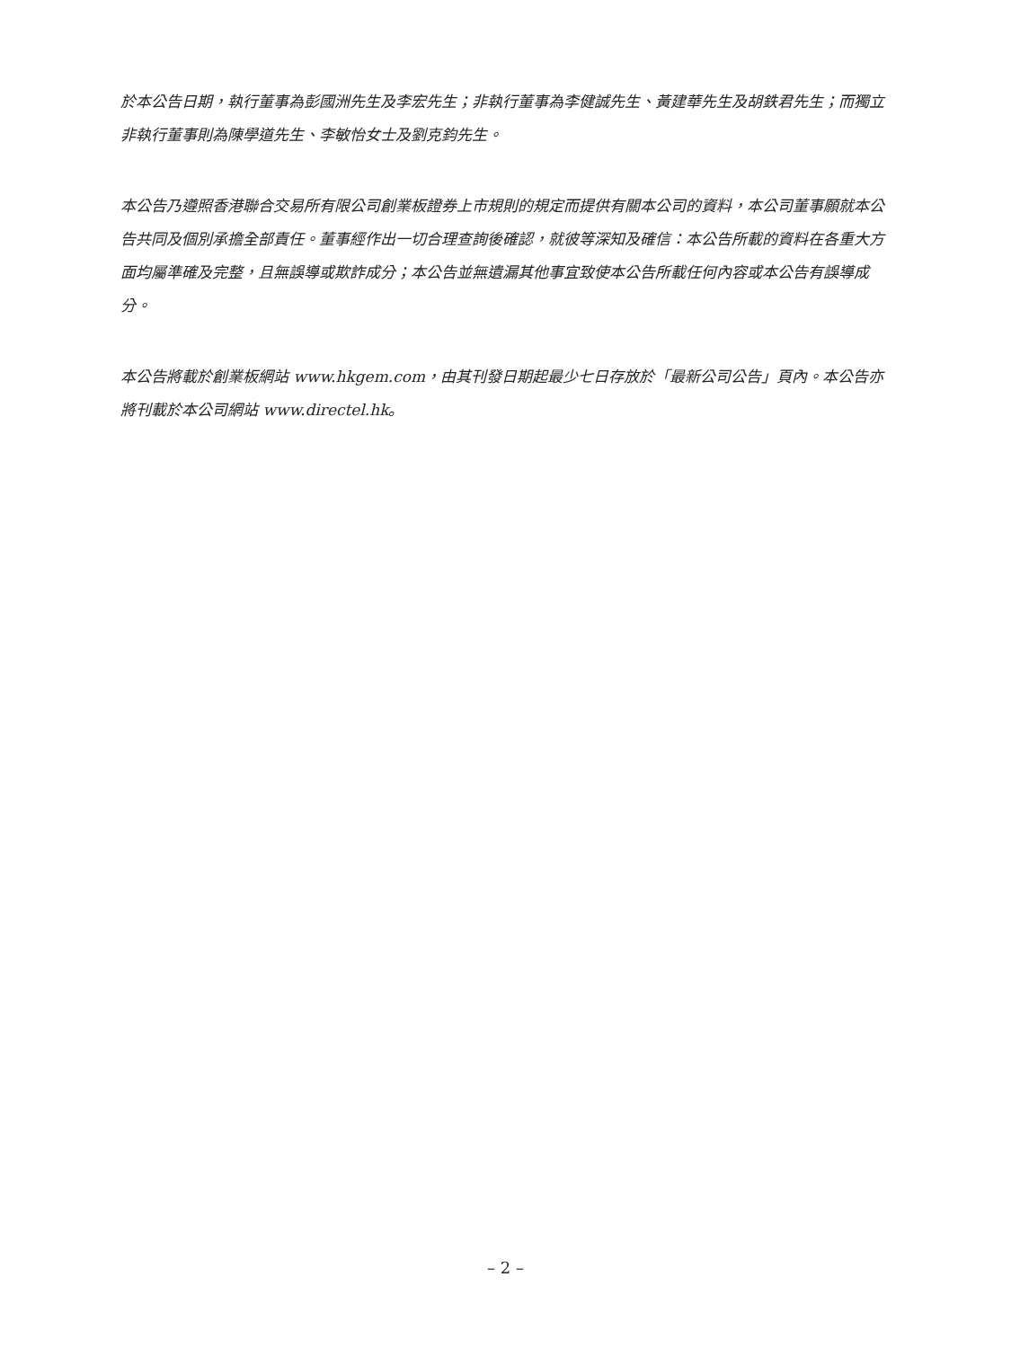於本公告日期，執行董事為彭國洲先生及李宏先生；非執行董事為李健誠先生、黃建華先生及胡鉄君先生；而獨立非執行董事則為陳學道先生、李敏怡女士及劉克鈞先生。
本公告乃遵照香港聯合交易所有限公司創業板證券上市規則的規定而提供有關本公司的資料，本公司董事願就本公告共同及個別承擔全部責任。董事經作出一切合理查詢後確認，就彼等深知及確信：本公告所載的資料在各重大方面均屬準確及完整，且無誤導或欺詐成分；本公告並無遺漏其他事宜致使本公告所載任何內容或本公告有誤導成分。
本公告將載於創業板網站 www.hkgem.com，由其刊發日期起最少七日存放於「最新公司公告」頁內。本公告亦將刊載於本公司網站 www.directel.hk。
– 2 –